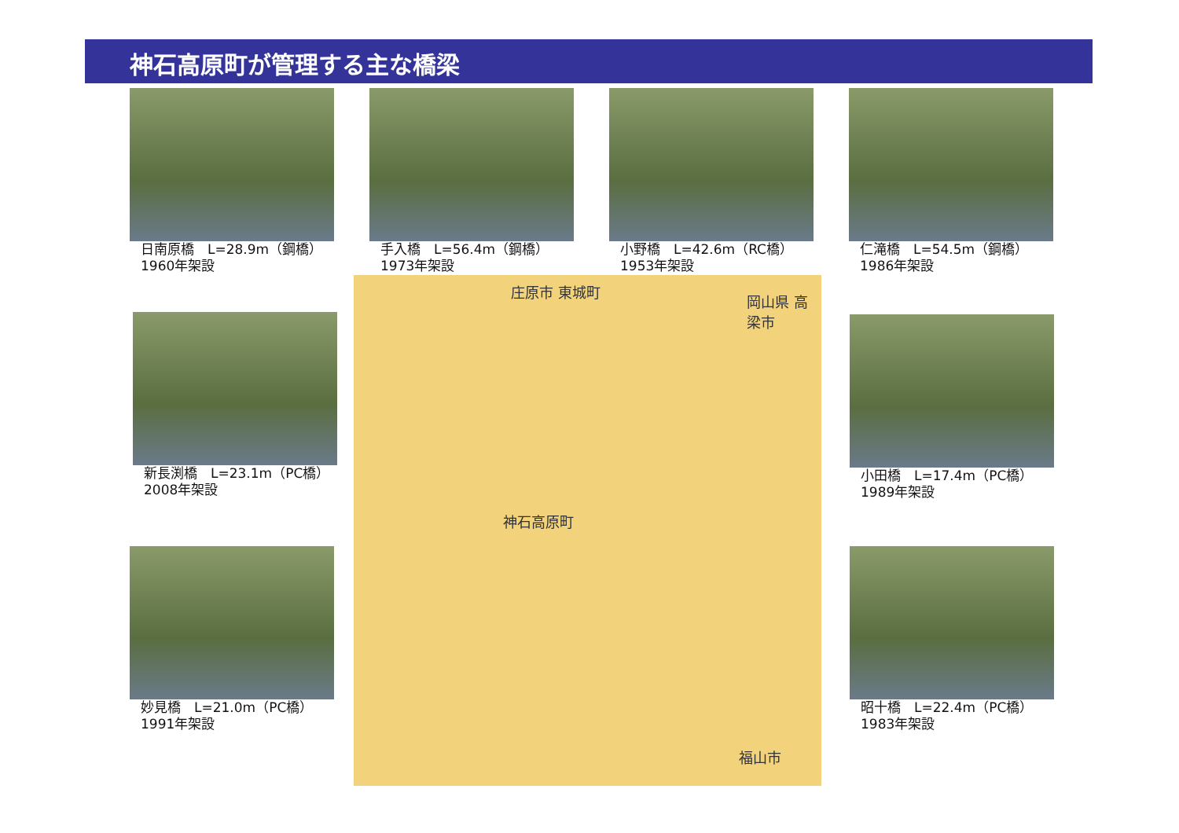神石高原町が管理する主な橋梁
日南原橋　L=28.9m（鋼橋）
1960年架設
手入橋　L=56.4m（鋼橋）
1973年架設
小野橋　L=42.6m（RC橋）
1953年架設
仁滝橋　L=54.5m（鋼橋）
1986年架設
庄原市 東城町
岡山県 高梁市
神石高原町
福山市
新長渕橋　L=23.1m（PC橋）
2008年架設
小田橋　L=17.4m（PC橋）
1989年架設
妙見橋　L=21.0m（PC橋）
1991年架設
昭十橋　L=22.4m（PC橋）
1983年架設